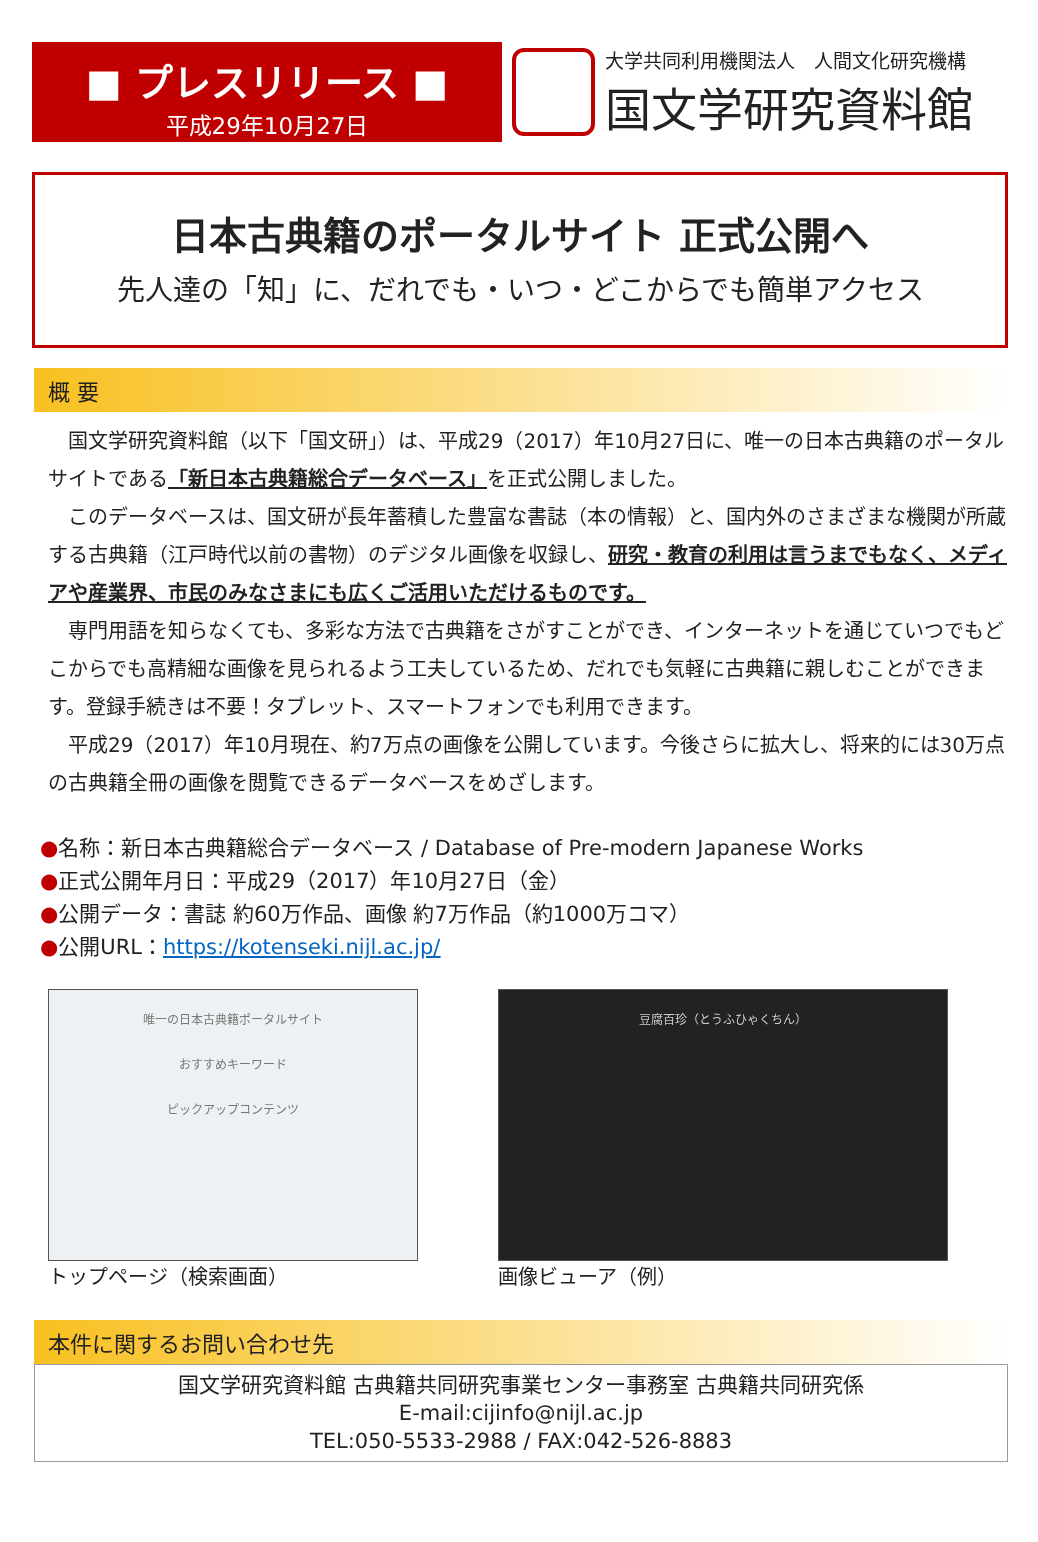■ プレスリリース ■
平成29年10月27日
大学共同利用機関法人　人間文化研究機構
国文学研究資料館
日本古典籍のポータルサイト 正式公開へ
先人達の「知」に、だれでも・いつ・どこからでも簡単アクセス
概 要
国文学研究資料館（以下「国文研」）は、平成29（2017）年10月27日に、唯一の日本古典籍のポータルサイトである「新日本古典籍総合データベース」を正式公開しました。
このデータベースは、国文研が長年蓄積した豊富な書誌（本の情報）と、国内外のさまざまな機関が所蔵する古典籍（江戸時代以前の書物）のデジタル画像を収録し、研究・教育の利用は言うまでもなく、メディアや産業界、市民のみなさまにも広くご活用いただけるものです。
専門用語を知らなくても、多彩な方法で古典籍をさがすことができ、インターネットを通じていつでもどこからでも高精細な画像を見られるよう工夫しているため、だれでも気軽に古典籍に親しむことができます。登録手続きは不要！タブレット、スマートフォンでも利用できます。
平成29（2017）年10月現在、約7万点の画像を公開しています。今後さらに拡大し、将来的には30万点の古典籍全冊の画像を閲覧できるデータベースをめざします。
●名称：新日本古典籍総合データベース / Database of Pre-modern Japanese Works
●正式公開年月日：平成29（2017）年10月27日（金）
●公開データ：書誌 約60万作品、画像 約7万作品（約1000万コマ）
●公開URL：https://kotenseki.nijl.ac.jp/
唯一の日本古典籍ポータルサイト
おすすめキーワード
ピックアップコンテンツ
トップページ（検索画面）
豆腐百珍（とうふひゃくちん）
画像ビューア（例）
本件に関するお問い合わせ先
国文学研究資料館 古典籍共同研究事業センター事務室 古典籍共同研究係
E-mail:cijinfo@nijl.ac.jp
TEL:050-5533-2988 / FAX:042-526-8883